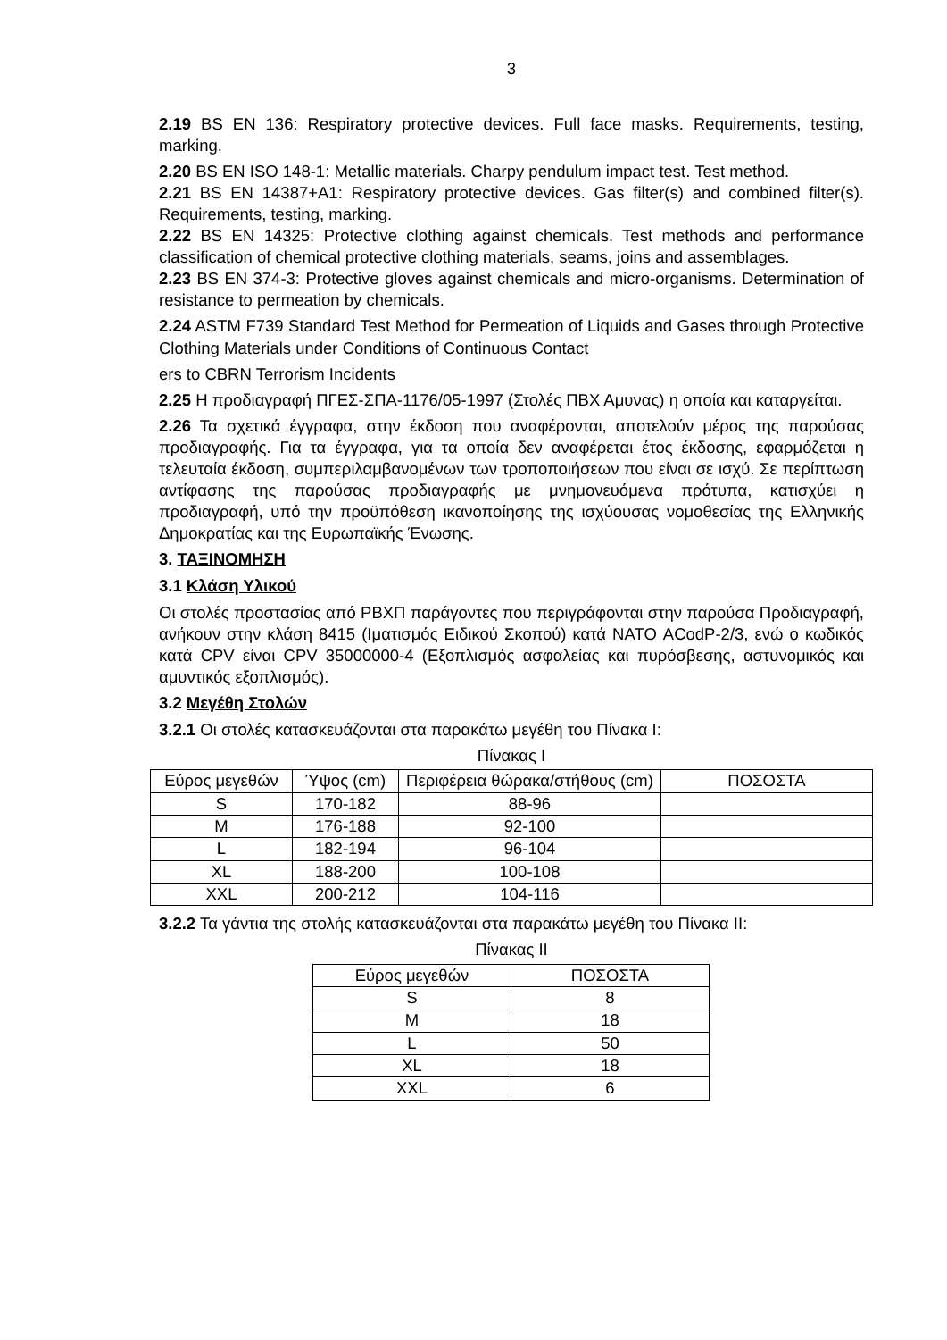3
2.19 BS EN 136: Respiratory protective devices. Full face masks. Requirements, testing, marking.
2.20 BS EN ISO 148-1: Metallic materials. Charpy pendulum impact test. Test method.
2.21 BS EN 14387+A1: Respiratory protective devices. Gas filter(s) and combined filter(s). Requirements, testing, marking.
2.22 BS EN 14325: Protective clothing against chemicals. Test methods and performance classification of chemical protective clothing materials, seams, joins and assemblages.
2.23 BS EN 374-3: Protective gloves against chemicals and micro-organisms. Determination of resistance to permeation by chemicals.
2.24 ASTM F739 Standard Test Method for Permeation of Liquids and Gases through Protective Clothing Materials under Conditions of Continuous Contact
ers to CBRN Terrorism Incidents
2.25 Η προδιαγραφή ΠΓΕΣ-ΣΠΑ-1176/05-1997 (Στολές ΠΒΧ Αμυνας) η οποία και καταργείται.
2.26 Τα σχετικά έγγραφα, στην έκδοση που αναφέρονται, αποτελούν μέρος της παρούσας προδιαγραφής. Για τα έγγραφα, για τα οποία δεν αναφέρεται έτος έκδοσης, εφαρμόζεται η τελευταία έκδοση, συμπεριλαμβανομένων των τροποποιήσεων που είναι σε ισχύ. Σε περίπτωση αντίφασης της παρούσας προδιαγραφής με μνημονευόμενα πρότυπα, κατισχύει η προδιαγραφή, υπό την προϋπόθεση ικανοποίησης της ισχύουσας νομοθεσίας της Ελληνικής Δημοκρατίας και της Ευρωπαϊκής Ένωσης.
3. ΤΑΞΙΝΟΜΗΣΗ
3.1 Κλάση Υλικού
Οι στολές προστασίας από ΡΒΧΠ παράγοντες που περιγράφονται στην παρούσα Προδιαγραφή, ανήκουν στην κλάση 8415 (Ιματισμός Ειδικού Σκοπού) κατά ΝΑΤΟ ACodP-2/3, ενώ ο κωδικός κατά CPV είναι CPV 35000000-4 (Εξοπλισμός ασφαλείας και πυρόσβεσης, αστυνομικός και αμυντικός εξοπλισμός).
3.2 Μεγέθη Στολών
3.2.1 Οι στολές κατασκευάζονται στα παρακάτω μεγέθη του Πίνακα Ι:
Πίνακας Ι
| Εύρος μεγεθών | Ύψος (cm) | Περιφέρεια θώρακα/στήθους (cm) | ΠΟΣΟΣΤΑ |
| S | 170-182 | 88-96 | |
| M | 176-188 | 92-100 | |
| L | 182-194 | 96-104 | |
| XL | 188-200 | 100-108 | |
| XXL | 200-212 | 104-116 | |
3.2.2 Τα γάντια της στολής κατασκευάζονται στα παρακάτω μεγέθη του Πίνακα ΙΙ:
Πίνακας ΙΙ
| Εύρος μεγεθών | ΠΟΣΟΣΤΑ |
| S | 8 |
| M | 18 |
| L | 50 |
| XL | 18 |
| XXL | 6 |